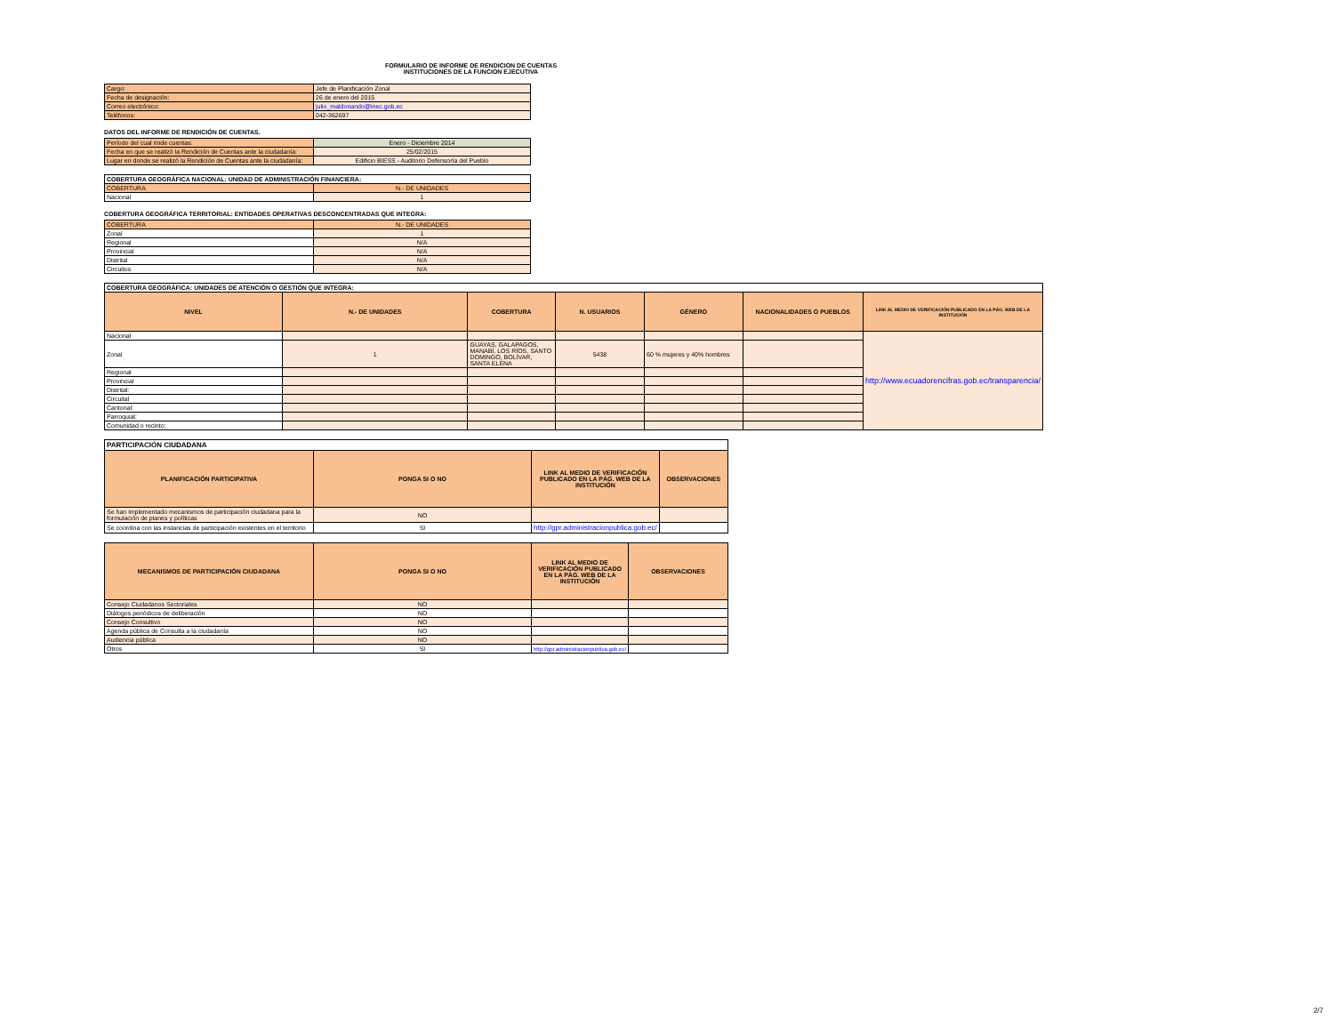FORMULARIO DE INFORME DE RENDICION DE CUENTAS
INSTITUCIONES DE LA FUNCION EJECUTIVA
| Cargo: | Jefe de Planificación Zonal |
| Fecha de designación: | 26 de enero del 2015 |
| Correo electrónico: | julio_maldonando@inec.gob.ec |
| Teléfonos: | 042-362697 |
DATOS DEL INFORME DE RENDICIÓN DE CUENTAS.
| Período del cual rinde cuentas: | Enero - Diciembre 2014 |
| Fecha en que se realizó la Rendición de Cuentas ante la ciudadanía: | 25/02/2015 |
| Lugar en donde se realizó la Rendición de Cuentas ante la ciudadanía: | Edificio BIESS - Auditorio Defensoría del Pueblo |
| COBERTURA GEOGRÁFICA NACIONAL: UNIDAD DE ADMINISTRACIÓN FINANCIERA: | |
| COBERTURA | N.- DE UNIDADES |
| Nacional | 1 |
COBERTURA GEOGRÁFICA TERRITORIAL: ENTIDADES OPERATIVAS DESCONCENTRADAS QUE INTEGRA:
| COBERTURA | N.- DE UNIDADES |
| Zonal | 1 |
| Regional | N/A |
| Provincial | N/A |
| Distrital | N/A |
| Circuitos | N/A |
| COBERTURA GEOGRÁFICA: UNIDADES DE ATENCIÓN O GESTIÓN QUE INTEGRA: | | | | | | |
| NIVEL | N.- DE UNIDADES | COBERTURA | N. USUARIOS | GÉNERO | NACIONALIDADES O PUEBLOS | LINK AL MEDIO DE VERIFICACIÓN PUBLICADO EN LA PÁG. WEB DE LA INSTITUCIÓN |
| Nacional | | | | | | http://www.ecuadorencifras.gob.ec/transparencia/ |
| Zonal | 1 | GUAYAS, GALAPAGOS, MANABÍ, LOS RÍOS, SANTO DOMINGO, BOLÍVAR, SANTA ELENA | 5438 | 60 % mujeres y 40% hombres | | |
| Regional | | | | | | |
| Provincial | | | | | | |
| Distrital: | | | | | | |
| Circuital | | | | | | |
| Cantonal: | | | | | | |
| Parroquial: | | | | | | |
| Comunidad o recinto: | | | | | | |
| PARTICIPACIÓN CIUDADANA | | | |
| PLANIFICACIÓN PARTICIPATIVA | PONGA SI O NO | LINK AL MEDIO DE VERIFICACIÓN PUBLICADO EN LA PÁG. WEB DE LA INSTITUCIÓN | OBSERVACIONES |
| Se han implementado mecanismos de participación ciudadana para la formulación de planes y políticas | NO | | |
| Se coordina con las instancias de participación existentes en el territorio | SI | http://gpr.administracionpublica.gob.ec/ | |
| MECANISMOS DE PARTICIPACIÓN CIUDADANA | PONGA SI O NO | LINK AL MEDIO DE VERIFICACIÓN PUBLICADO EN LA PÁG. WEB DE LA INSTITUCIÓN | OBSERVACIONES |
| --- | --- | --- | --- |
| Consejo Ciudadanos Sectoriales | NO | | |
| Diálogos periódicos de deliberación | NO | | |
| Consejo Consultivo | NO | | |
| Agenda pública de Consulta a la ciudadanía | NO | | |
| Audiencia pública | NO | | |
| Otros | SI | http://gpr.administracionpublica.gob.ec/ | |
2/7